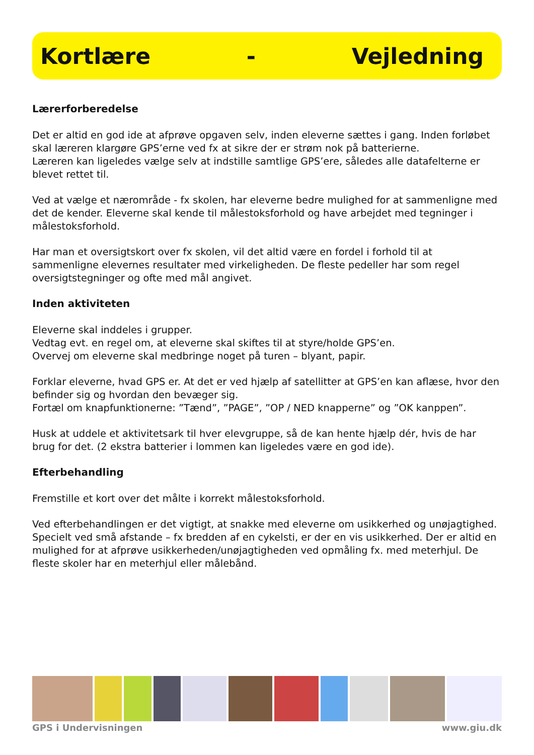Kortlære - Vejledning
Lærerforberedelse
Det er altid en god ide at afprøve opgaven selv, inden eleverne sættes i gang. Inden forløbet skal læreren klargøre GPS’erne ved fx at sikre der er strøm nok på batterierne.
Læreren kan ligeledes vælge selv at indstille samtlige GPS’ere, således alle datafelterne er blevet rettet til.
Ved at vælge et nærområde - fx skolen, har eleverne bedre mulighed for at sammenligne med det de kender. Eleverne skal kende til målestoksforhold og have arbejdet med tegninger i målestoksforhold.
Har man et oversigtskort over fx skolen, vil det altid være en fordel i forhold til at sammenligne elevernes resultater med virkeligheden. De fleste pedeller har som regel oversigtstegninger og ofte med mål angivet.
Inden aktiviteten
Eleverne skal inddeles i grupper.
Vedtag evt. en regel om, at eleverne skal skiftes til at styre/holde GPS’en.
Overvej om eleverne skal medbringe noget på turen – blyant, papir.
Forklar eleverne, hvad GPS er. At det er ved hjælp af satellitter at GPS’en kan aflæse, hvor den befinder sig og hvordan den bevæger sig.
Fortæl om knapfunktionerne: ”Tænd”, ”PAGE”, ”OP / NED knapperne” og ”OK kanppen”.
Husk at uddele et aktivitetsark til hver elevgruppe, så de kan hente hjælp dér, hvis de har brug for det. (2 ekstra batterier i lommen kan ligeledes være en god ide).
Efterbehandling
Fremstille et kort over det målte i korrekt målestoksforhold.
Ved efterbehandlingen er det vigtigt, at snakke med eleverne om usikkerhed og unøjagtighed. Specielt ved små afstande – fx bredden af en cykelsti, er der en vis usikkerhed. Der er altid en mulighed for at afprøve usikkerheden/unøjagtigheden ved opmåling fx. med meterhjul. De fleste skoler har en meterhjul eller målebånd.
GPS i Undervisningen www.giu.dk